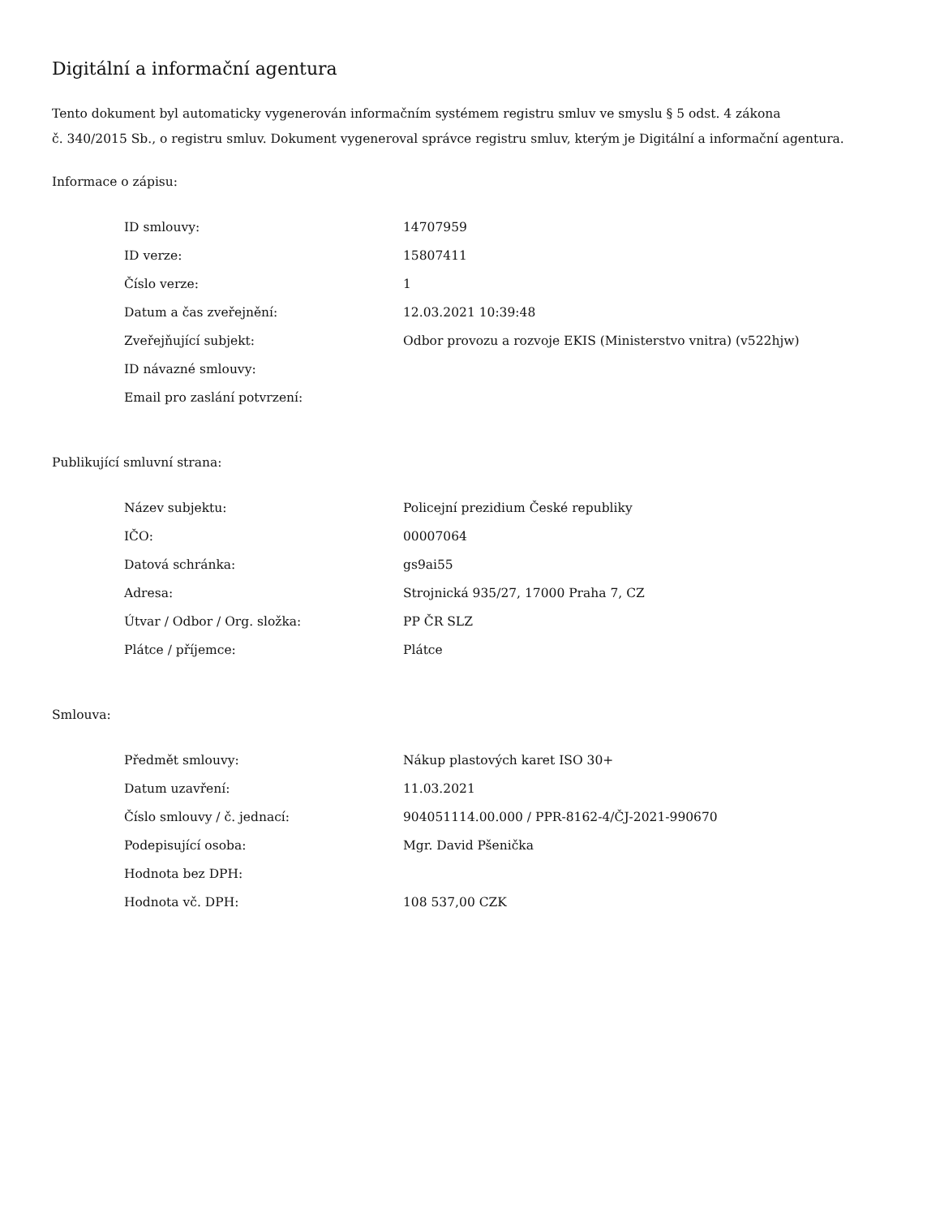Digitální a informační agentura
Tento dokument byl automaticky vygenerován informačním systémem registru smluv ve smyslu § 5 odst. 4 zákona
č. 340/2015 Sb., o registru smluv. Dokument vygeneroval správce registru smluv, kterým je Digitální a informační agentura.
Informace o zápisu:
| ID smlouvy: | 14707959 |
| ID verze: | 15807411 |
| Číslo verze: | 1 |
| Datum a čas zveřejnění: | 12.03.2021 10:39:48 |
| Zveřejňující subjekt: | Odbor provozu a rozvoje EKIS (Ministerstvo vnitra) (v522hjw) |
| ID návazné smlouvy: | |
| Email pro zaslání potvrzení: | |
Publikující smluvní strana:
| Název subjektu: | Policejní prezidium České republiky |
| IČO: | 00007064 |
| Datová schránka: | gs9ai55 |
| Adresa: | Strojnická 935/27, 17000 Praha 7, CZ |
| Útvar / Odbor / Org. složka: | PP ČR SLZ |
| Plátce / příjemce: | Plátce |
Smlouva:
| Předmět smlouvy: | Nákup plastových karet ISO 30+ |
| Datum uzavření: | 11.03.2021 |
| Číslo smlouvy / č. jednací: | 904051114.00.000 / PPR-8162-4/ČJ-2021-990670 |
| Podepisující osoba: | Mgr. David Pšenička |
| Hodnota bez DPH: | |
| Hodnota vč. DPH: | 108 537,00 CZK |